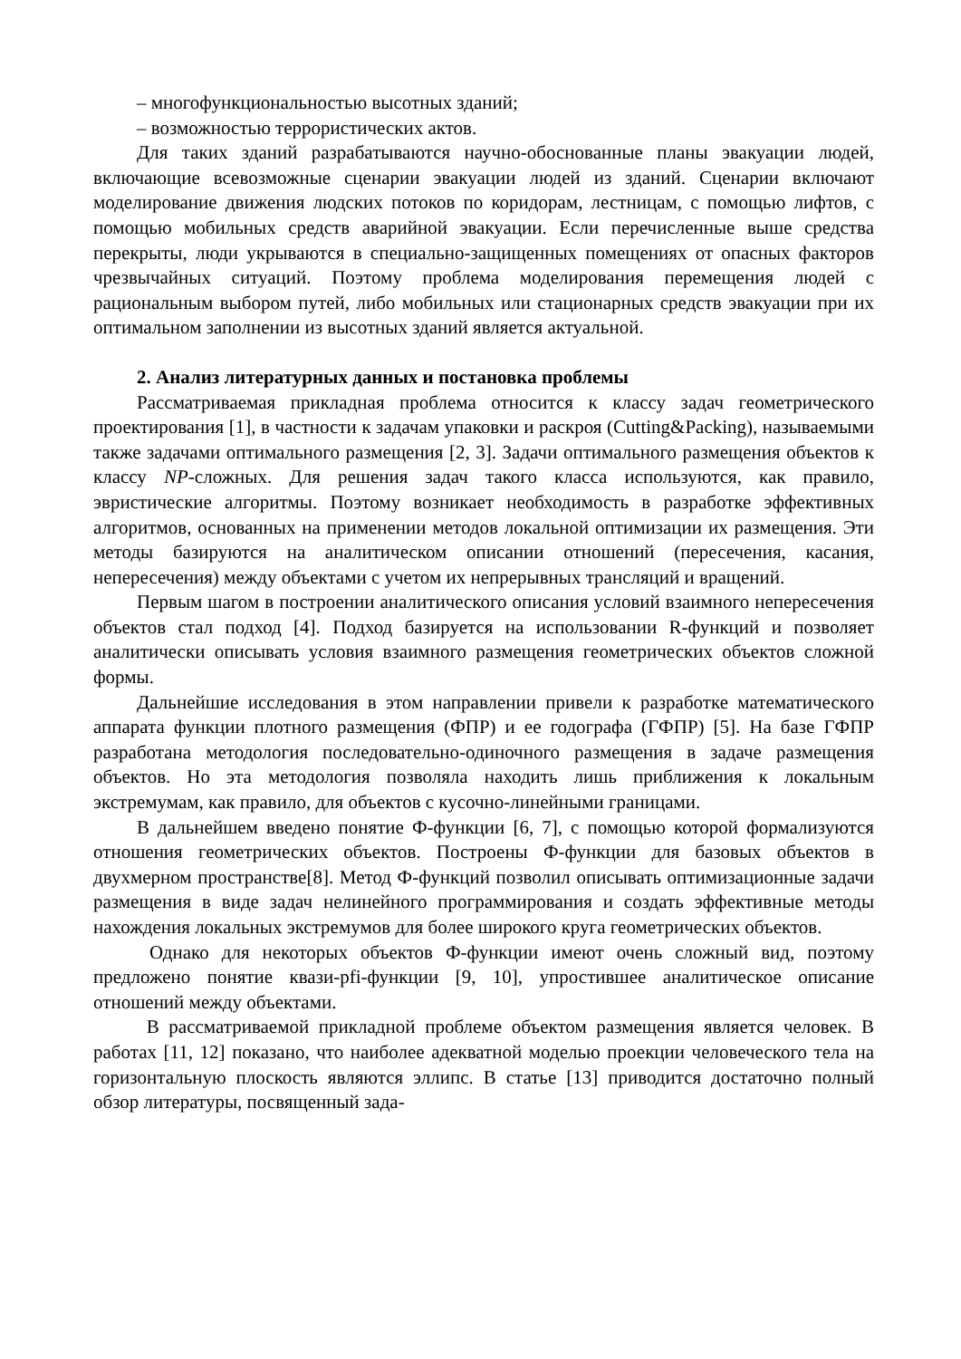– многофункциональностью высотных зданий;
– возможностью террористических актов.
Для таких зданий разрабатываются научно-обоснованные планы эвакуации людей, включающие всевозможные сценарии эвакуации людей из зданий. Сценарии включают моделирование движения людских потоков по коридорам, лестницам, с помощью лифтов, с помощью мобильных средств аварийной эвакуации. Если перечисленные выше средства перекрыты, люди укрываются в специально-защищенных помещениях от опасных факторов чрезвычайных ситуаций. Поэтому проблема моделирования перемещения людей с рациональным выбором путей, либо мобильных или стационарных средств эвакуации при их оптимальном заполнении из высотных зданий является актуальной.
2. Анализ литературных данных и постановка проблемы
Рассматриваемая прикладная проблема относится к классу задач геометрического проектирования [1], в частности к задачам упаковки и раскроя (Cutting&Packing), называемыми также задачами оптимального размещения [2, 3]. Задачи оптимального размещения объектов к классу NP-сложных. Для решения задач такого класса используются, как правило, эвристические алгоритмы. Поэтому возникает необходимость в разработке эффективных алгоритмов, основанных на применении методов локальной оптимизации их размещения. Эти методы базируются на аналитическом описании отношений (пересечения, касания, непересечения) между объектами с учетом их непрерывных трансляций и вращений.
Первым шагом в построении аналитического описания условий взаимного непересечения объектов стал подход [4]. Подход базируется на использовании R-функций и позволяет аналитически описывать условия взаимного размещения геометрических объектов сложной формы.
Дальнейшие исследования в этом направлении привели к разработке математического аппарата функции плотного размещения (ФПР) и ее годографа (ГФПР) [5]. На базе ГФПР разработана методология последовательно-одиночного размещения в задаче размещения объектов. Но эта методология позволяла находить лишь приближения к локальным экстремумам, как правило, для объектов с кусочно-линейными границами.
В дальнейшем введено понятие Ф-функции [6, 7], с помощью которой формализуются отношения геометрических объектов. Построены Ф-функции для базовых объектов в двухмерном пространстве[8]. Метод Ф-функций позволил описывать оптимизационные задачи размещения в виде задач нелинейного программирования и создать эффективные методы нахождения локальных экстремумов для более широкого круга геометрических объектов.
Однако для некоторых объектов Ф-функции имеют очень сложный вид, поэтому предложено понятие квази-pfi-функции [9, 10], упростившее аналитическое описание отношений между объектами.
В рассматриваемой прикладной проблеме объектом размещения является человек. В работах [11, 12] показано, что наиболее адекватной моделью проекции человеческого тела на горизонтальную плоскость являются эллипс. В статье [13] приводится достаточно полный обзор литературы, посвященный зада-